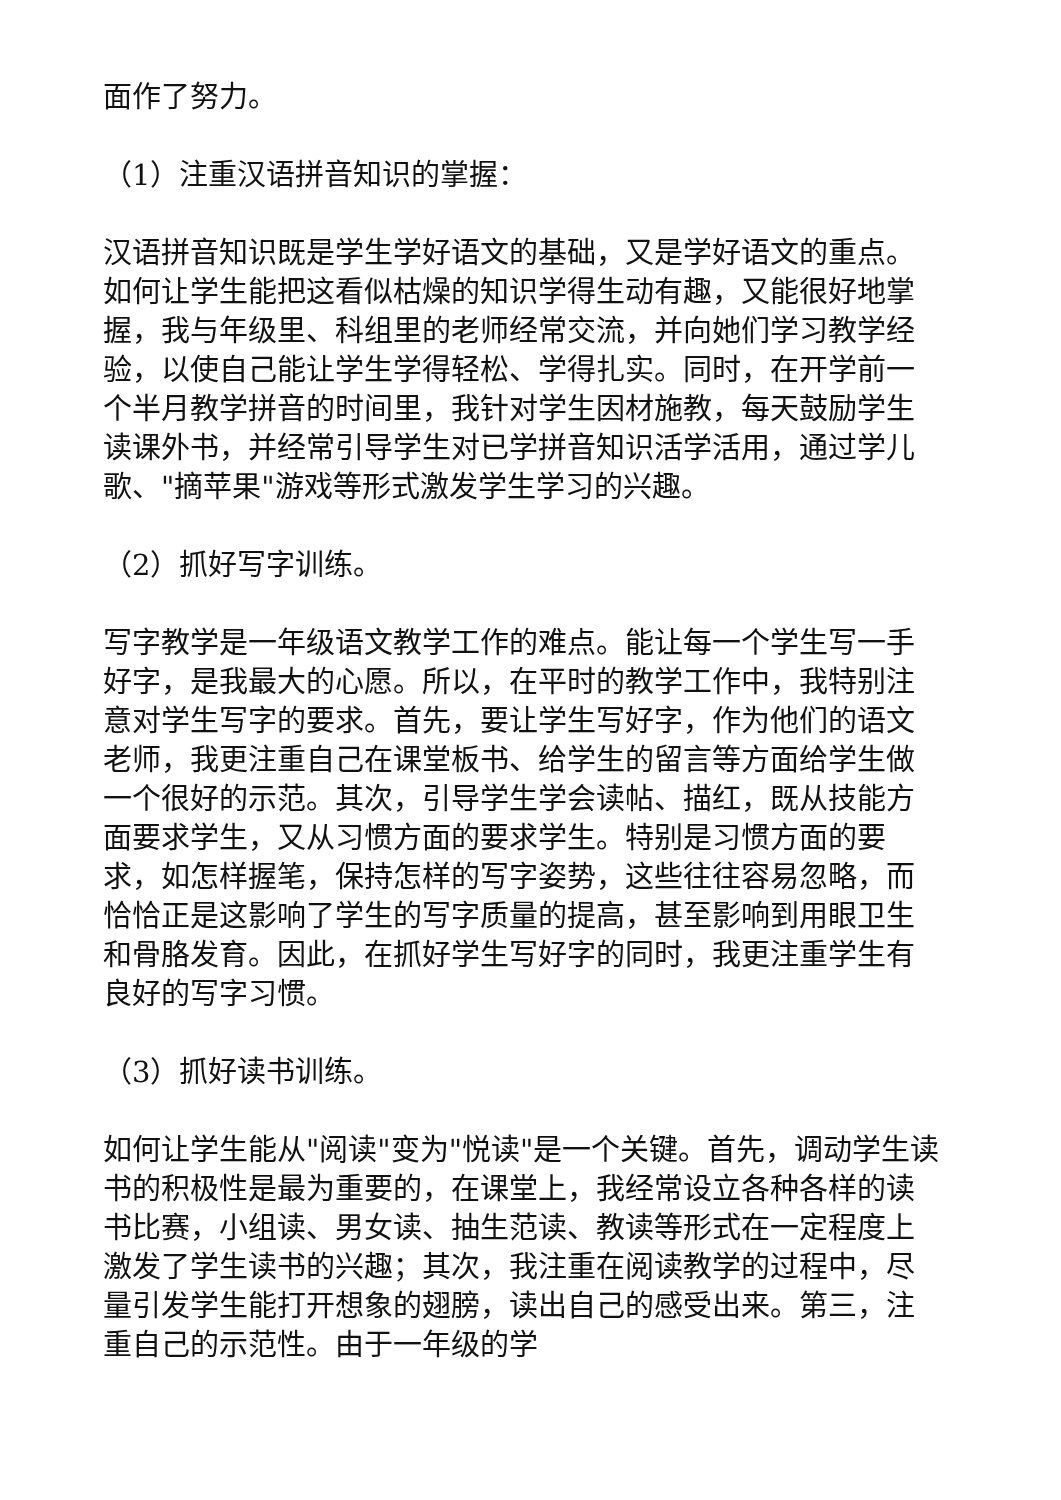面作了努力。
（1）注重汉语拼音知识的掌握：
汉语拼音知识既是学生学好语文的基础，又是学好语文的重点。如何让学生能把这看似枯燥的知识学得生动有趣，又能很好地掌握，我与年级里、科组里的老师经常交流，并向她们学习教学经验，以使自己能让学生学得轻松、学得扎实。同时，在开学前一个半月教学拼音的时间里，我针对学生因材施教，每天鼓励学生读课外书，并经常引导学生对已学拼音知识活学活用，通过学儿歌、"摘苹果"游戏等形式激发学生学习的兴趣。
（2）抓好写字训练。
写字教学是一年级语文教学工作的难点。能让每一个学生写一手好字，是我最大的心愿。所以，在平时的教学工作中，我特别注意对学生写字的要求。首先，要让学生写好字，作为他们的语文老师，我更注重自己在课堂板书、给学生的留言等方面给学生做一个很好的示范。其次，引导学生学会读帖、描红，既从技能方面要求学生，又从习惯方面的要求学生。特别是习惯方面的要求，如怎样握笔，保持怎样的写字姿势，这些往往容易忽略，而恰恰正是这影响了学生的写字质量的提高，甚至影响到用眼卫生和骨胳发育。因此，在抓好学生写好字的同时，我更注重学生有良好的写字习惯。
（3）抓好读书训练。
如何让学生能从"阅读"变为"悦读"是一个关键。首先，调动学生读书的积极性是最为重要的，在课堂上，我经常设立各种各样的读书比赛，小组读、男女读、抽生范读、教读等形式在一定程度上激发了学生读书的兴趣；其次，我注重在阅读教学的过程中，尽量引发学生能打开想象的翅膀，读出自己的感受出来。第三，注重自己的示范性。由于一年级的学